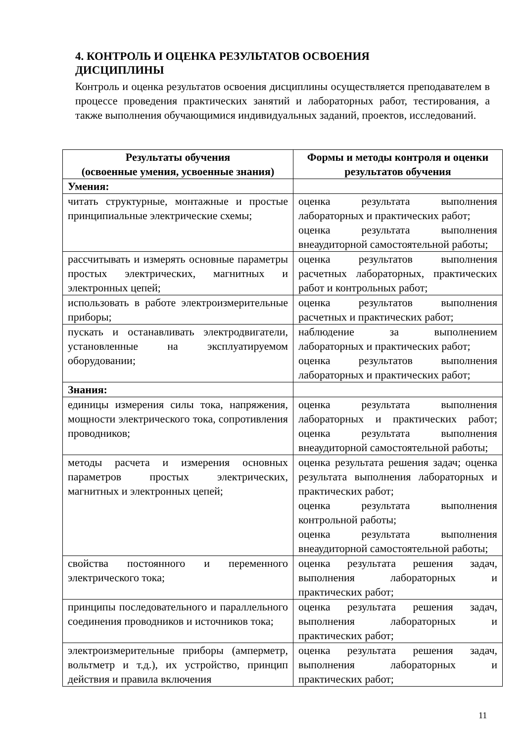4. КОНТРОЛЬ И ОЦЕНКА РЕЗУЛЬТАТОВ ОСВОЕНИЯ ДИСЦИПЛИНЫ
Контроль и оценка результатов освоения дисциплины осуществляется преподавателем в процессе проведения практических занятий и лабораторных работ, тестирования, а также выполнения обучающимися индивидуальных заданий, проектов, исследований.
| Результаты обучения (освоенные умения, усвоенные знания) | Формы и методы контроля и оценки результатов обучения |
| --- | --- |
| Умения: | |
| читать структурные, монтажные и простые принципиальные электрические схемы; | оценка результата выполнения лабораторных и практических работ; оценка результата выполнения внеаудиторной самостоятельной работы; |
| рассчитывать и измерять основные параметры простых электрических, магнитных и электронных цепей; | оценка результатов выполнения расчетных лабораторных, практических работ и контрольных работ; |
| использовать в работе электроизмерительные приборы; | оценка результатов выполнения расчетных и практических работ; |
| пускать и останавливать электродвигатели, установленные на эксплуатируемом оборудовании; | наблюдение за выполнением лабораторных и практических работ; оценка результатов выполнения лабораторных и практических работ; |
| Знания: | |
| единицы измерения силы тока, напряжения, мощности электрического тока, сопротивления проводников; | оценка результата выполнения лабораторных и практических работ; оценка результата выполнения внеаудиторной самостоятельной работы; |
| методы расчета и измерения основных параметров простых электрических, магнитных и электронных цепей; | оценка результата решения задач; оценка результата выполнения лабораторных и практических работ; оценка результата выполнения контрольной работы; оценка результата выполнения внеаудиторной самостоятельной работы; |
| свойства постоянного и переменного электрического тока; | оценка результата решения задач, выполнения лабораторных и практических работ; |
| принципы последовательного и параллельного соединения проводников и источников тока; | оценка результата решения задач, выполнения лабораторных и практических работ; |
| электроизмерительные приборы (амперметр, вольтметр и т.д.), их устройство, принцип действия и правила включения | оценка результата решения задач, выполнения лабораторных и практических работ; |
11